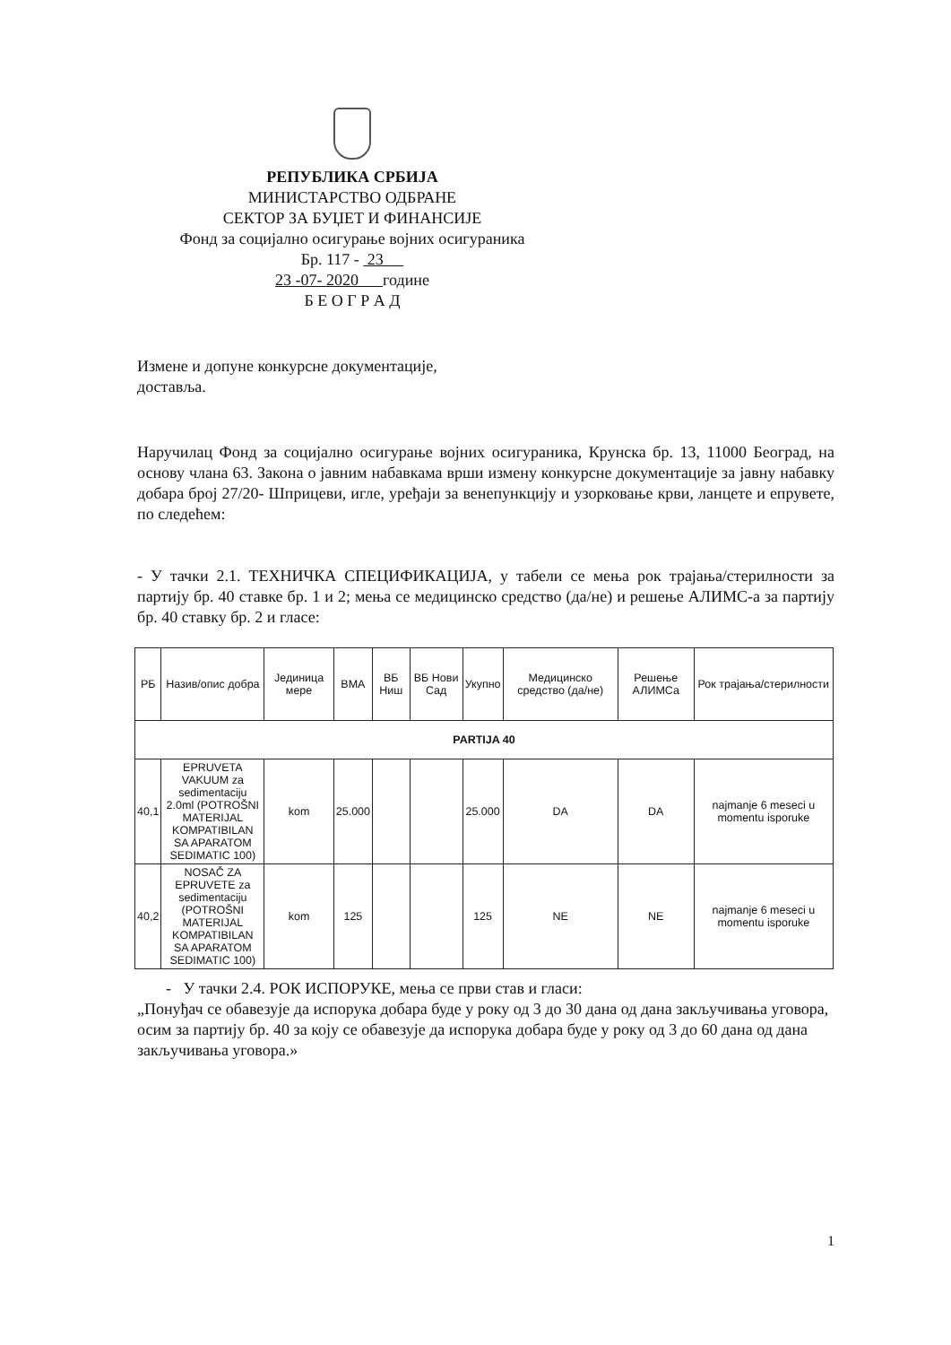РЕПУБЛИКА СРБИЈА
МИНИСТАРСТВО ОДБРАНЕ
СЕКТОР ЗА БУЏЕТ И ФИНАНСИЈЕ
Фонд за социјално осигурање војних осигураника
Бр. 117 - 23
23 -07- 2020 године
Б Е О Г Р А Д
Измене и допуне конкурсне документације,
доставља.
Наручилац Фонд за социјално осигурање војних осигураника, Крунска бр. 13, 11000 Београд, на основу члана 63. Закона о јавним набавкама врши измену конкурсне документације за јавну набавку добара број 27/20- Шприцеви, игле, уређаји за венепункцију и узорковање крви, ланцете и епрувете, по следећем:
- У тачки 2.1. ТЕХНИЧКА СПЕЦИФИКАЦИЈА, у табели се мења рок трајања/стерилности за партију бр. 40 ставке бр. 1 и 2; мења се медицинско средство (да/не) и решење АЛИМС-а за партију бр. 40 ставку бр. 2 и гласе:
| РБ | Назив/опис добра | Јединица мере | ВМА | ВБ Ниш | ВБ Нови Сад | Укупно | Медицинско средство (да/не) | Решење АЛИМСа | Рок трајања/стерилности |
| --- | --- | --- | --- | --- | --- | --- | --- | --- | --- |
| PARTIJA 40 | | | | | | | | | |
| 40,1 | EPRUVETA VAKUUM za sedimentaciju 2.0ml (POTROŠNI MATERIJAL KOMPATIBILAN SA APARATOM SEDIMATIC 100) | kom | 25.000 | | | 25.000 | DA | DA | najmanje 6 meseci u momentu isporuke |
| 40,2 | NOSAČ ZA EPRUVETE za sedimentaciju (POTROŠNI MATERIJAL KOMPATIBILAN SA APARATOM SEDIMATIC 100) | kom | 125 | | | 125 | NE | NE | najmanje 6 meseci u momentu isporuke |
- У тачки 2.4. РОК ИСПОРУКЕ, мења се први став и гласи:
„Понуђач се обавезује да испорука добара буде у року од 3 до 30 дана од дана закључивања уговора, осим за партију бр. 40 за коју се обавезује да испорука добара буде у року од 3 до 60 дана од дана закључивања уговора.»
1